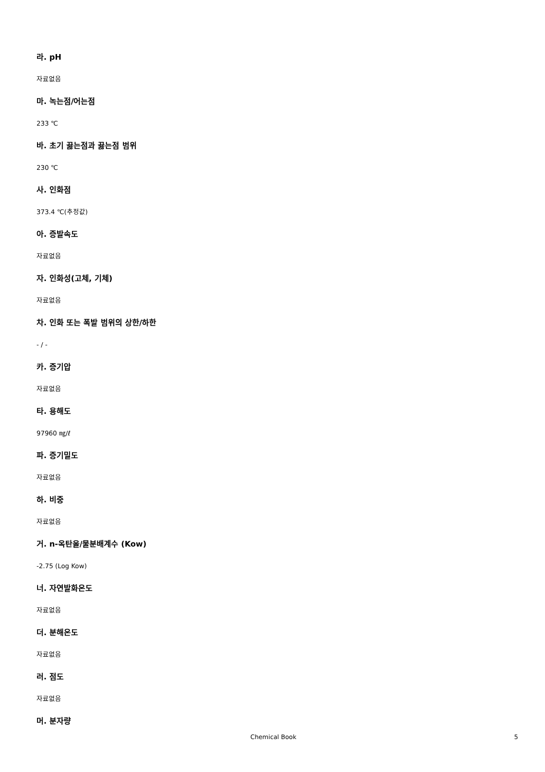라. pH
자료없음
마. 녹는점/어는점
233 ℃
바. 초기 끓는점과 끓는점 범위
230 ℃
사. 인화점
373.4 ℃(추정값)
아. 증발속도
자료없음
자. 인화성(고체, 기체)
자료없음
차. 인화 또는 폭발 범위의 상한/하한
- / -
카. 증기압
자료없음
타. 용해도
97960 ㎎/ℓ
파. 증기밀도
자료없음
하. 비중
자료없음
거. n-옥탄올/물분배계수 (Kow)
-2.75 (Log Kow)
너. 자연발화온도
자료없음
더. 분해온도
자료없음
러. 점도
자료없음
머. 분자량
Chemical Book 5